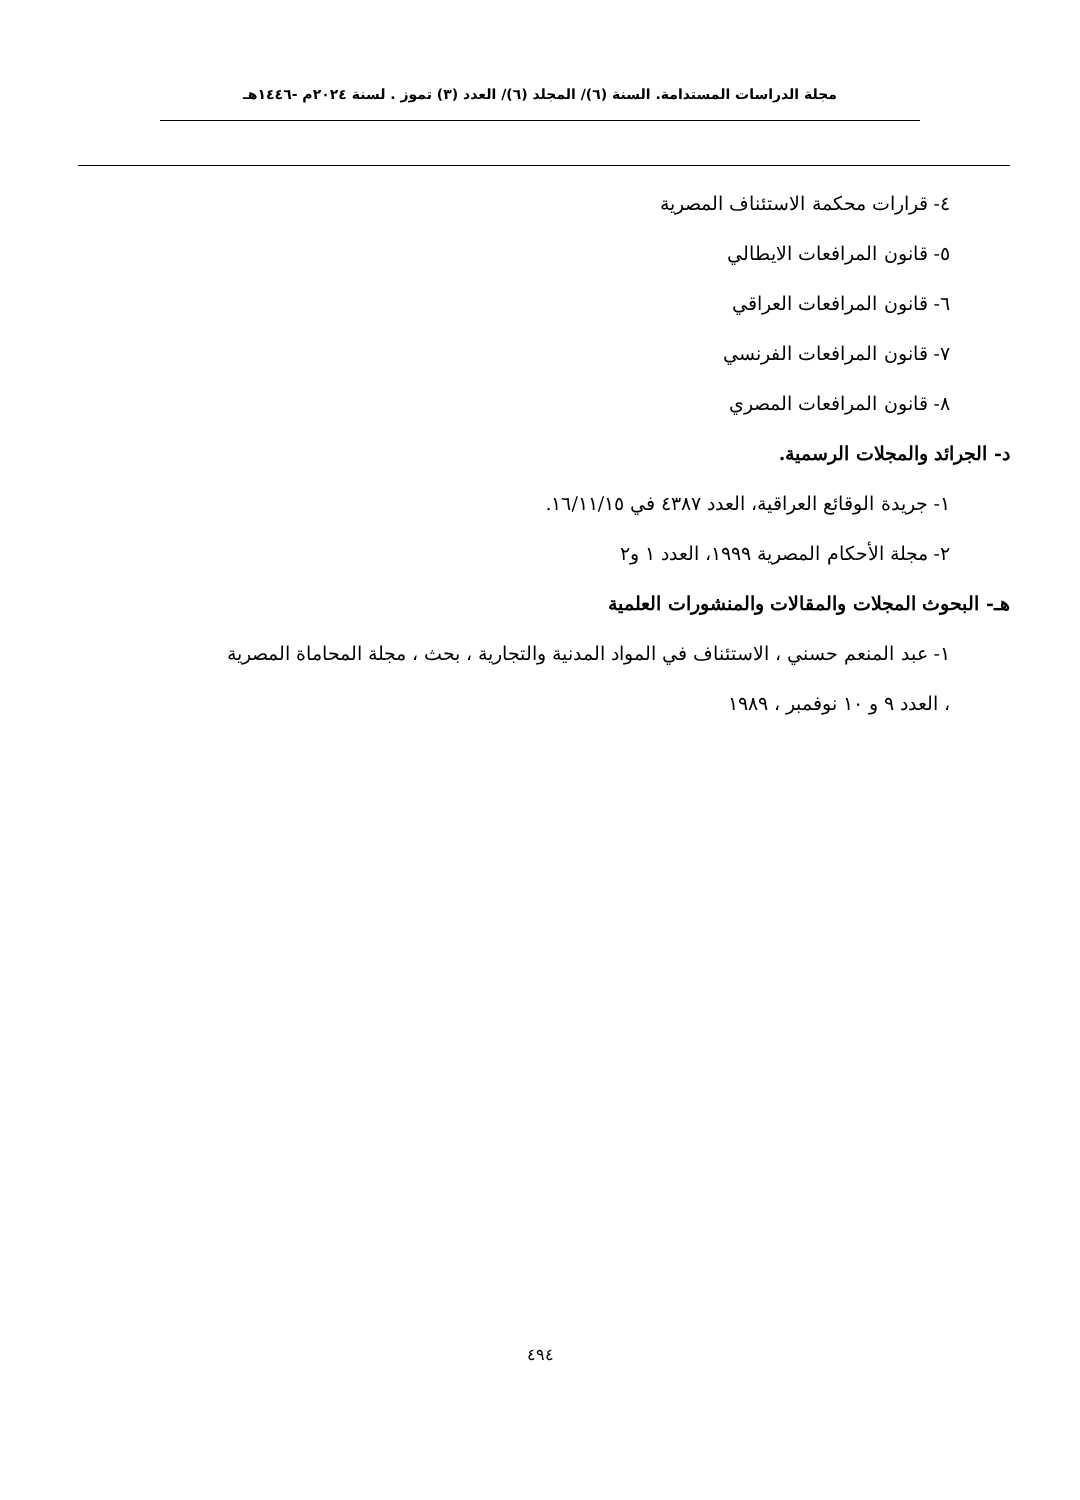مجلة الدراسات المستدامة. السنة (٦)/ المجلد (٦)/ العدد (٣) تموز . لسنة ٢٠٢٤م -١٤٤٦هـ
٤- قرارات محكمة الاستئناف المصرية
٥- قانون المرافعات الايطالي
٦- قانون المرافعات العراقي
٧- قانون المرافعات الفرنسي
٨- قانون المرافعات المصري
د- الجرائد والمجلات الرسمية.
١- جريدة الوقائع العراقية، العدد ٤٣٨٧ في ١٦/١١/١٥.
٢- مجلة الأحكام المصرية ١٩٩٩، العدد ١ و٢
هـ- البحوث المجلات والمقالات والمنشورات العلمية
١- عبد المنعم حسني ، الاستئناف في المواد المدنية والتجارية ، بحث ، مجلة المحاماة المصرية
، العدد ٩ و ١٠ نوفمبر ، ١٩٨٩
٤٩٤